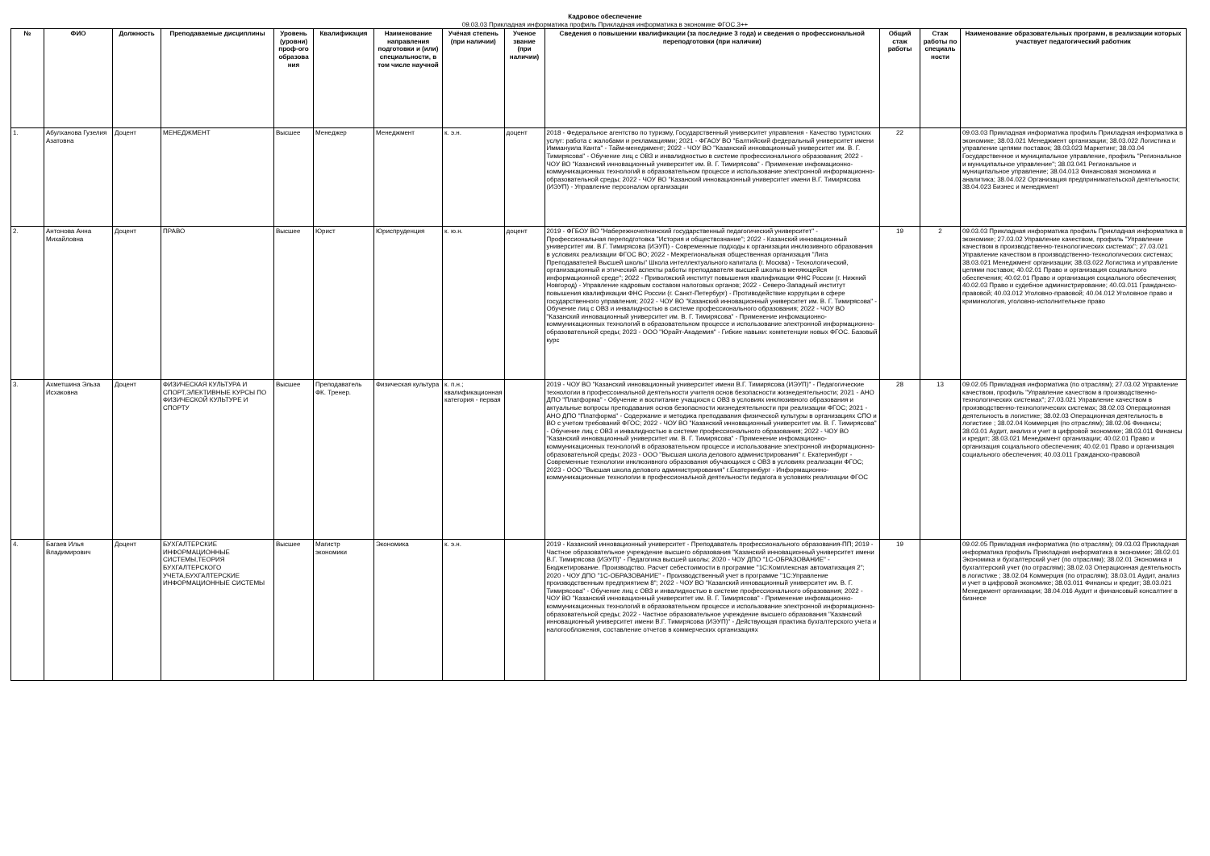Кадровое обеспечение
09.03.03 Прикладная информатика профиль Прикладная информатика в экономике ФГОС.3++
| № | ФИО | Должность | Преподаваемые дисциплины | Уровень (уровни) проф-ого образова ния | Квалификация | Наименование направления подготовки и (или) специальности, в том числе научной | Учёная степень (при наличии) | Ученое звание (при наличии) | Сведения о повышении квалификации (за последние 3 года) и сведения о профессиональной переподготовки (при наличии) | Общий стаж работы | Стаж работы по специаль ности | Наименование образовательных программ, в реализации которых участвует педагогический работник |
| --- | --- | --- | --- | --- | --- | --- | --- | --- | --- | --- | --- | --- |
| 1. | Абулханова Гузелия Азатовна | Доцент | МЕНЕДЖМЕНТ | Высшее | Менеджер | Менеджмент | к. э.н. | доцент | 2018 - Федеральное агентство по туризму, Государственный университет управления - Качество туристских услуг: работа с жалобами и рекламациями; 2021 - ФГАОУ ВО "Балтийский федеральный университет имени Иммануила Канта" - Тайм-менеджмент; 2022 - ЧОУ ВО "Казанский инновационный университет им. В. Г. Тимирясова" - Обучение лиц с ОВЗ и инвалидностью в системе профессионального образования; 2022 - ЧОУ ВО "Казанский инновационный университет им. В. Г. Тимирясова" - Применение инфомационно-коммуникационных технологий в образовательном процессе и использование электронной информационно-образовательной среды; 2022 - ЧОУ ВО "Казанский инновационный университет имени В.Г. Тимирясова (ИЭУП) - Управление персоналом организации | 22 | | 09.03.03 Прикладная информатика профиль Прикладная информатика в экономике; 38.03.021 Менеджмент организации; 38.03.022 Логистика и управление цепями поставок; 38.03.023 Маркетинг; 38.03.04 Государственное и муниципальное управление, профиль "Региональное и муниципальное управление"; 38.03.041 Региональное и муниципальное управление; 38.04.013 Финансовая экономика и аналитика; 38.04.022 Организация предпринимательской деятельности; 38.04.023 Бизнес и менеджмент |
| 2. | Антонова Анна Михайловна | Доцент | ПРАВО | Высшее | Юрист | Юриспруденция | к. ю.н. | доцент | 2019 - ФГБОУ ВО "Набережночелнинский государственный педагогический университет" - Профессиональная переподготовка "История и обществознание"; 2022 - Казанский инновационный университет им. В.Г. Тимирясова (ИЭУП) - Современные подходы к организации инклюзивного образования в условиях реализации ФГОС ВО; 2022 - Межрегиональная общественная организация "Лига Преподавателей Высшей школы" Школа интеллектуального капитала (г. Москва) - Технологический, организационный и этический аспекты работы преподавателя высшей школы в меняющейся информационной среде"; 2022 - Приволжский институт повышения квалификации ФНС России (г. Нижний Новгород) - Управление кадровым составом налоговых органов; 2022 - Северо-Западный институт повышения квалификации ФНС России (г. Санкт-Петербург) - Противодействие коррупции в сфере государственного управления; 2022 - ЧОУ ВО "Казанский инновационный университет им. В. Г. Тимирясова" - Обучение лиц с ОВЗ и инвалидностью в системе профессионального образования; 2022 - ЧОУ ВО "Казанский инновационный университет им. В. Г. Тимирясова" - Применение инфомационно-коммуникационных технологий в образовательном процессе и использование электронной информационно-образовательной среды; 2023 - ООО "Юрайт-Академия" - Гибкие навыки: компетенции новых ФГОС. Базовый курс | 19 | 2 | 09.03.03 Прикладная информатика профиль Прикладная информатика в экономике; 27.03.02 Управление качеством, профиль "Управление качеством в производственно-технологических системах"; 27.03.021 Управление качеством в производственно-технологических системах; 38.03.021 Менеджмент организации; 38.03.022 Логистика и управление цепями поставок; 40.02.01 Право и организация социального обеспечения; 40.02.01 Право и организация социального обеспечения; 40.02.03 Право и судебное администрирование; 40.03.011 Гражданско-правовой; 40.03.012 Уголовно-правовой; 40.04.012 Уголовное право и криминология, уголовно-исполнительное право |
| 3. | Ахметшина Эльза Исхаковна | Доцент | ФИЗИЧЕСКАЯ КУЛЬТУРА И СПОРТ,ЭЛЕКТИВНЫЕ КУРСЫ ПО ФИЗИЧЕСКОЙ КУЛЬТУРЕ И СПОРТУ | Высшее | Преподаватель ФК. Тренер. | Физическая культура | к. п.н.; квалификационная категория - первая | | 2019 - ЧОУ ВО "Казанский инновационный университет имени В.Г. Тимирясова (ИЭУП)" - Педагогические технологии в профессоинальной деятельности учителя основ безопасности жизнедеятельности; 2021 - АНО ДПО "Платформа" - Обучение и воспитание учащихся с ОВЗ в условиях инклюзивного образования и актуальные вопросы преподавания основ безопасности жизнедеятельности при реализации ФГОС; 2021 - АНО ДПО "Платформа" - Содержание и методика преподавания физической культуры в организациях СПО и ВО с учетом требований ФГОС; 2022 - ЧОУ ВО "Казанский инновационный университет им. В. Г. Тимирясова" - Обучение лиц с ОВЗ и инвалидностью в системе профессионального образования; 2022 - ЧОУ ВО "Казанский инновационный университет им. В. Г. Тимирясова" - Применение инфомационно-коммуникационных технологий в образовательном процессе и использование электронной информационно-образовательной среды; 2023 - ООО "Высшая школа делового администрирования" г. Екатеринбург - Современные технологии инклюзивного образования обучающихся с ОВЗ в условиях реализации ФГОС; 2023 - ООО "Высшая школа делового администрирования" г.Екатеринбург - Информационно-коммуникационные технологии в профессиональной деятельности педагога в условиях реализации ФГОС | 28 | 13 | 09.02.05 Прикладная информатика (по отраслям); 27.03.02 Управление качеством, профиль "Управление качеством в производственно-технологических системах"; 27.03.021 Управление качеством в производственно-технологических системах; 38.02.03 Операционная деятельность в логистике; 38.02.03 Операционная деятельность в логистике ; 38.02.04 Коммерция (по отраслям); 38.02.06 Финансы; 38.03.01 Аудит, анализ и учет в цифровой экономике; 38.03.011 Финансы и кредит; 38.03.021 Менеджмент организации; 40.02.01 Право и организация социального обеспечения; 40.02.01 Право и организация социального обеспечения; 40.03.011 Гражданско-правовой |
| 4. | Багаев Илья Владимирович | Доцент | БУХГАЛТЕРСКИЕ ИНФОРМАЦИОННЫЕ СИСТЕМЫ,ТЕОРИЯ БУХГАЛТЕРСКОГО УЧЕТА,БУХГАЛТЕРСКИЕ ИНФОРМАЦИОННЫЕ СИСТЕМЫ | Высшее | Магистр экономики | Экономика | к. э.н. | | 2019 - Казанский инновационный университет - Преподаватель профессионального образования-ПП; 2019 - Частное образовательное учреждение высшего образования "Казанский инновационный университет имени В.Г. Тимирясова (ИЭУП)" - Педагогика высшей школы; 2020 - ЧОУ ДПО "1С-ОБРАЗОВАНИЕ" - Бюджетирование. Производство. Расчет себестоимости в программе "1С:Комплексная автоматизация 2"; 2020 - ЧОУ ДПО "1С-ОБРАЗОВАНИЕ" - Производственный учет в программе "1С:Управление производственным предприятием 8"; 2022 - ЧОУ ВО "Казанский инновационный университет им. В. Г. Тимирясова" - Обучение лиц с ОВЗ и инвалидностью в системе профессионального образования; 2022 - ЧОУ ВО "Казанский инновационный университет им. В. Г. Тимирясова" - Применение инфомационно-коммуникационных технологий в образовательном процессе и использование электронной информационно-образовательной среды; 2022 - Частное образовательное учреждение высшего образования "Казанский инновационный университет имени В.Г. Тимирясова (ИЭУП)" - Действующая практика бухгалтерского учета и налогообложения, составление отчетов в коммерческих организациях | 19 | | 09.02.05 Прикладная информатика (по отраслям); 09.03.03 Прикладная информатика профиль Прикладная информатика в экономике; 38.02.01 Экономика и бухгалтерский учет (по отраслям); 38.02.01 Экономика и бухгалтерский учет (по отраслям); 38.02.03 Операционная деятельность в логистике ; 38.02.04 Коммерция (по отраслям); 38.03.01 Аудит, анализ и учет в цифровой экономике; 38.03.011 Финансы и кредит; 38.03.021 Менеджмент организации; 38.04.016 Аудит и финансовый консалтинг в бизнесе |